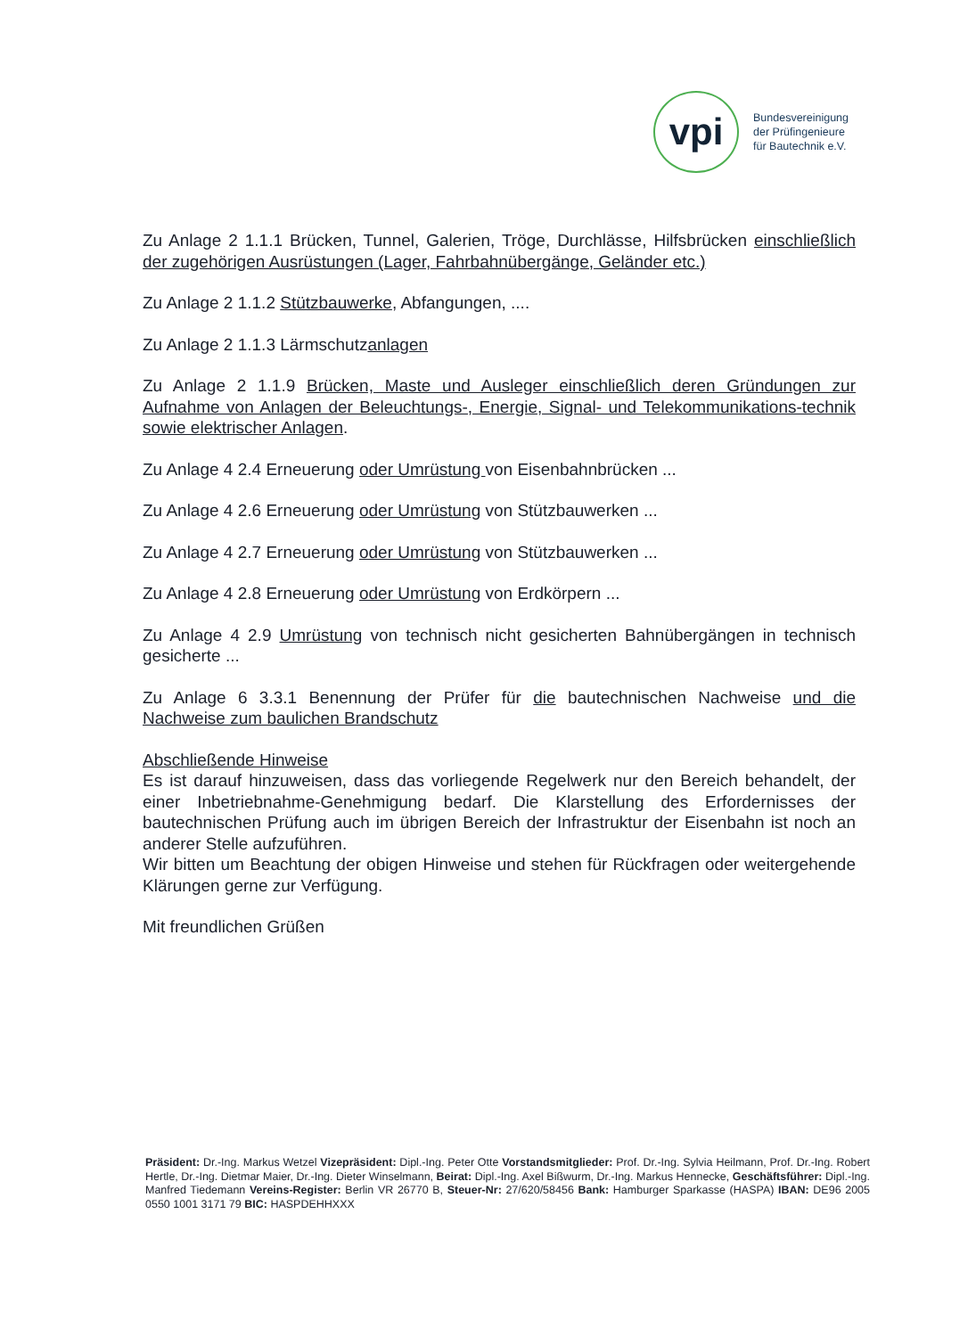vpi
Bundesvereinigung
der Prüfingenieure
für Bautechnik e.V.
Zu Anlage 2 1.1.1 Brücken, Tunnel, Galerien, Tröge, Durchlässe, Hilfsbrücken einschließlich der zugehörigen Ausrüstungen (Lager, Fahrbahnübergänge, Geländer etc.)
Zu Anlage 2 1.1.2 Stützbauwerke, Abfangungen, ....
Zu Anlage 2 1.1.3 Lärmschutzanlagen
Zu Anlage 2 1.1.9 Brücken, Maste und Ausleger einschließlich deren Gründungen zur Aufnahme von Anlagen der Beleuchtungs-, Energie, Signal- und Telekommunikations-technik sowie elektrischer Anlagen.
Zu Anlage 4 2.4 Erneuerung oder Umrüstung von Eisenbahnbrücken ...
Zu Anlage 4 2.6 Erneuerung oder Umrüstung von Stützbauwerken ...
Zu Anlage 4 2.7 Erneuerung oder Umrüstung von Stützbauwerken ...
Zu Anlage 4 2.8 Erneuerung oder Umrüstung von Erdkörpern ...
Zu Anlage 4 2.9 Umrüstung von technisch nicht gesicherten Bahnübergängen in technisch gesicherte ...
Zu Anlage 6 3.3.1 Benennung der Prüfer für die bautechnischen Nachweise und die Nachweise zum baulichen Brandschutz
Abschließende Hinweise
Es ist darauf hinzuweisen, dass das vorliegende Regelwerk nur den Bereich behandelt, der einer Inbetriebnahme-Genehmigung bedarf. Die Klarstellung des Erfordernisses der bautechnischen Prüfung auch im übrigen Bereich der Infrastruktur der Eisenbahn ist noch an anderer Stelle aufzuführen.
Wir bitten um Beachtung der obigen Hinweise und stehen für Rückfragen oder weitergehende Klärungen gerne zur Verfügung.
Mit freundlichen Grüßen
Präsident: Dr.-Ing. Markus Wetzel Vizepräsident: Dipl.-Ing. Peter Otte Vorstandsmitglieder: Prof. Dr.-Ing. Sylvia Heilmann, Prof. Dr.-Ing. Robert Hertle, Dr.-Ing. Dietmar Maier, Dr.-Ing. Dieter Winselmann, Beirat: Dipl.-Ing. Axel Bißwurm, Dr.-Ing. Markus Hennecke, Geschäftsführer: Dipl.-Ing. Manfred Tiedemann Vereins-Register: Berlin VR 26770 B, Steuer-Nr: 27/620/58456 Bank: Hamburger Sparkasse (HASPA) IBAN: DE96 2005 0550 1001 3171 79 BIC: HASPDEHHXXX